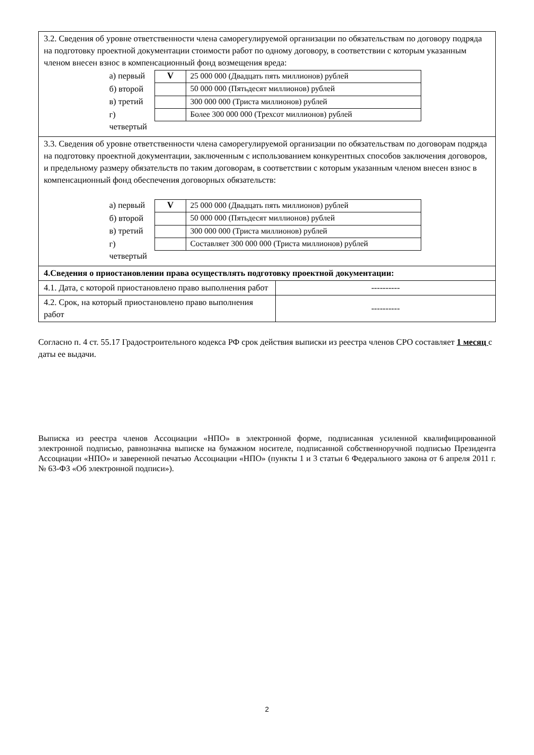| 3.2. Сведения об уровне ответственности члена саморегулируемой организации по обязательствам по договору подряда на подготовку проектной документации стоимости работ по одному договору, в соответствии с которым указанным членом внесен взнос в компенсационный фонд возмещения вреда: а) первый б) второй в) третий г) четвертый / V / 25 000 000 (Двадцать пять миллионов) рублей / / / 50 000 000 (Пятьдесят миллионов) рублей / / / 300 000 000 (Триста миллионов) рублей / / / Более 300 000 000 (Трехсот миллионов) рублей / | |
| 3.3. Сведения об уровне ответственности члена саморегулируемой организации по обязательствам по договорам подряда на подготовку проектной документации, заключенным с использованием конкурентных способов заключения договоров, и предельному размеру обязательств по таким договорам, в соответствии с которым указанным членом внесен взнос в компенсационный фонд обеспечения договорных обязательств: а) первый б) второй в) третий г) четвертый / V / 25 000 000 (Двадцать пять миллионов) рублей / / / 50 000 000 (Пятьдесят миллионов) рублей / / / 300 000 000 (Триста миллионов) рублей / / / Составляет 300 000 000 (Триста миллионов) рублей / | |
| 4.Сведения о приостановлении права осуществлять подготовку проектной документации: | |
| 4.1. Дата, с которой приостановлено право выполнения работ | ---------- |
| 4.2. Срок, на который приостановлено право выполнения работ | ---------- |
Согласно п. 4 ст. 55.17 Градостроительного кодекса РФ срок действия выписки из реестра членов СРО составляет 1 месяц с даты ее выдачи.
Выписка из реестра членов Ассоциации «НПО» в электронной форме, подписанная усиленной квалифицированной электронной подписью, равнозначна выписке на бумажном носителе, подписанной собственноручной подписью Президента Ассоциации «НПО» и заверенной печатью Ассоциации «НПО» (пункты 1 и 3 статьи 6 Федерального закона от 6 апреля 2011 г. № 63-ФЗ «Об электронной подписи»).
2